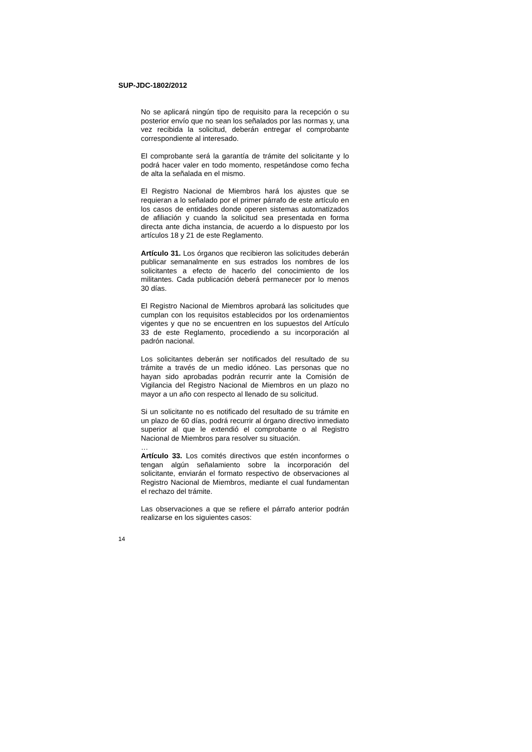SUP-JDC-1802/2012
No se aplicará ningún tipo de requisito para la recepción o su posterior envío que no sean los señalados por las normas y, una vez recibida la solicitud, deberán entregar el comprobante correspondiente al interesado.
El comprobante será la garantía de trámite del solicitante y lo podrá hacer valer en todo momento, respetándose como fecha de alta la señalada en el mismo.
El Registro Nacional de Miembros hará los ajustes que se requieran a lo señalado por el primer párrafo de este artículo en los casos de entidades donde operen sistemas automatizados de afiliación y cuando la solicitud sea presentada en forma directa ante dicha instancia, de acuerdo a lo dispuesto por los artículos 18 y 21 de este Reglamento.
Artículo 31. Los órganos que recibieron las solicitudes deberán publicar semanalmente en sus estrados los nombres de los solicitantes a efecto de hacerlo del conocimiento de los militantes. Cada publicación deberá permanecer por lo menos 30 días.
El Registro Nacional de Miembros aprobará las solicitudes que cumplan con los requisitos establecidos por los ordenamientos vigentes y que no se encuentren en los supuestos del Artículo 33 de este Reglamento, procediendo a su incorporación al padrón nacional.
Los solicitantes deberán ser notificados del resultado de su trámite a través de un medio idóneo. Las personas que no hayan sido aprobadas podrán recurrir ante la Comisión de Vigilancia del Registro Nacional de Miembros en un plazo no mayor a un año con respecto al llenado de su solicitud.
Si un solicitante no es notificado del resultado de su trámite en un plazo de 60 días, podrá recurrir al órgano directivo inmediato superior al que le extendió el comprobante o al Registro Nacional de Miembros para resolver su situación.
…
Artículo 33. Los comités directivos que estén inconformes o tengan algún señalamiento sobre la incorporación del solicitante, enviarán el formato respectivo de observaciones al Registro Nacional de Miembros, mediante el cual fundamentan el rechazo del trámite.
Las observaciones a que se refiere el párrafo anterior podrán realizarse en los siguientes casos:
14